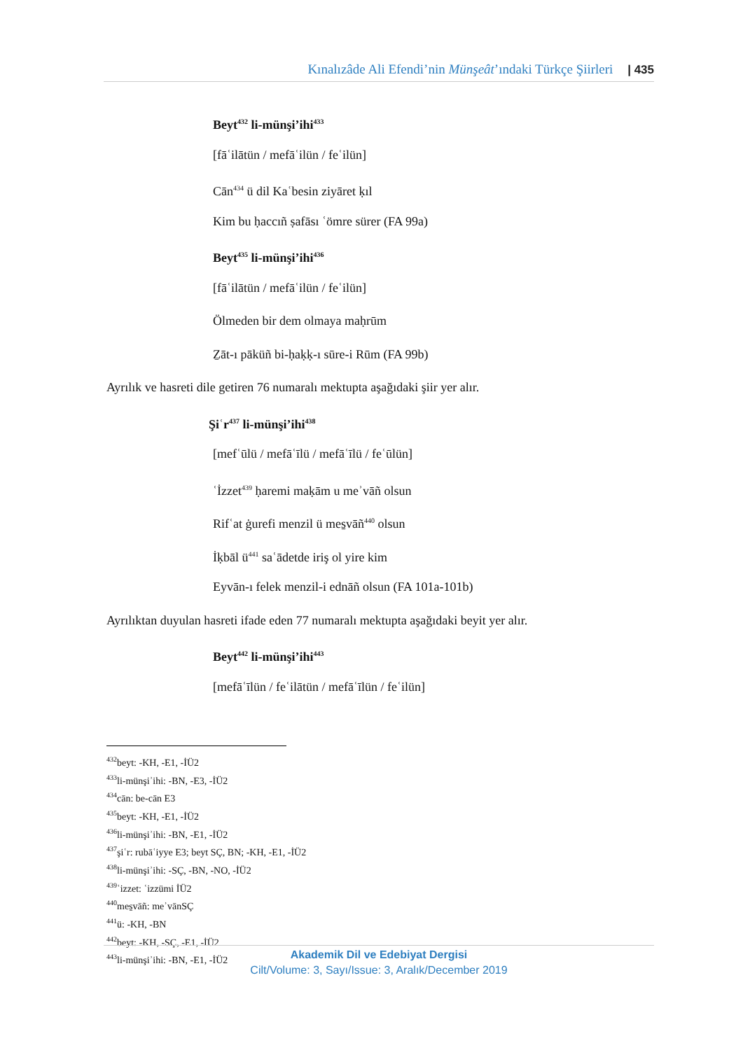Kınalızâde Ali Efendi’nin Münşeât’ındaki Türkçe Şiirleri | 435
Beyt<sup>432</sup> li-münşi’ihi<sup>433</sup>
[fāʿilātün / mefāʿilün / feʿilün]
Cān<sup>434</sup> ü dil Kaʿbesin ziyāret ḳıl
Kim bu ḥaccıñ ṣafāsı ʿömre sürer (FA 99a)
Beyt<sup>435</sup> li-münşi’ihi<sup>436</sup>
[fāʿilātün / mefāʿilün / feʿilün]
Ölmeden bir dem olmaya maḥrūm
Ẕāt-ı pāküñ bi-ḥaḳḳ-ı sūre-i Rūm (FA 99b)
Ayrılık ve hasreti dile getiren 76 numaralı mektupta aşağıdaki şiir yer alır.
Şiʿr<sup>437</sup> li-münşi’ihi<sup>438</sup>
[mefʿūlü / mefāʿīlü / mefāʿīlü / feʿūlün]
ʿİzzet<sup>439</sup> ḥaremi maḳām u meʾvāñ olsun
Rifʿat ġurefi menzil ü mes̱vāñ<sup>440</sup> olsun
İḳbāl ü<sup>441</sup> saʿādetde iriş ol yire kim
Eyvān-ı felek menzil-i ednāñ olsun (FA 101a-101b)
Ayrılıktan duyulan hasreti ifade eden 77 numaralı mektupta aşağıdaki beyit yer alır.
Beyt<sup>442</sup> li-münşi’ihi<sup>443</sup>
[mefāʿīlün / feʿilātün / mefāʿīlün / feʿilün]
<sup>432</sup> beyt: -KH, -E1, -İÜ2
<sup>433</sup> li-münşiʾihi: -BN, -E3, -İÜ2
<sup>434</sup> cān: be-cān E3
<sup>435</sup> beyt: -KH, -E1, -İÜ2
<sup>436</sup> li-münşiʾihi: -BN, -E1, -İÜ2
<sup>437</sup> şiʿr: rubāʿiyye E3; beyt SÇ, BN; -KH, -E1, -İÜ2
<sup>438</sup> li-münşiʾihi: -SÇ, -BN, -NO, -İÜ2
<sup>439</sup> ʿizzet: ʿizzümi İÜ2
<sup>440</sup> mes̱vāñ: meʾvānSÇ
<sup>441</sup> ü: -KH, -BN
<sup>442</sup> beyt: -KH, -SÇ, -E1, -İÜ2
<sup>443</sup> li-münşiʾihi: -BN, -E1, -İÜ2
Akademik Dil ve Edebiyat Dergisi
Cilt/Volume: 3, Sayı/Issue: 3, Aralık/December 2019